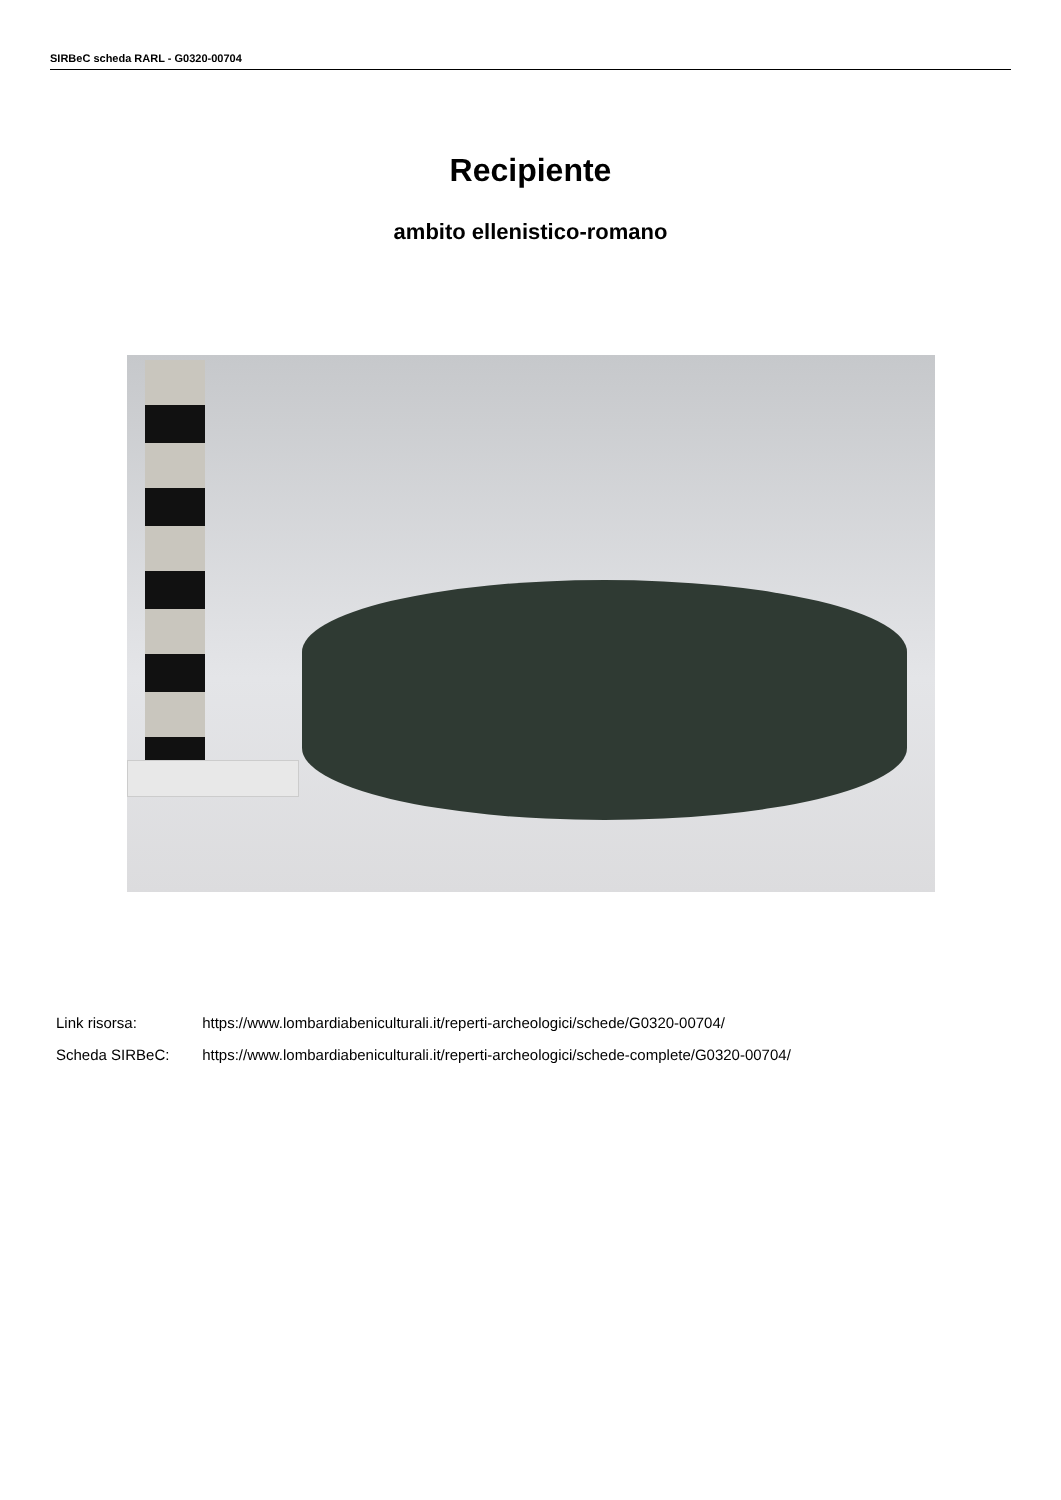SIRBeC scheda RARL - G0320-00704
Recipiente
ambito ellenistico-romano
Link risorsa: https://www.lombardiabeniculturali.it/reperti-archeologici/schede/G0320-00704/
Scheda SIRBeC: https://www.lombardiabeniculturali.it/reperti-archeologici/schede-complete/G0320-00704/